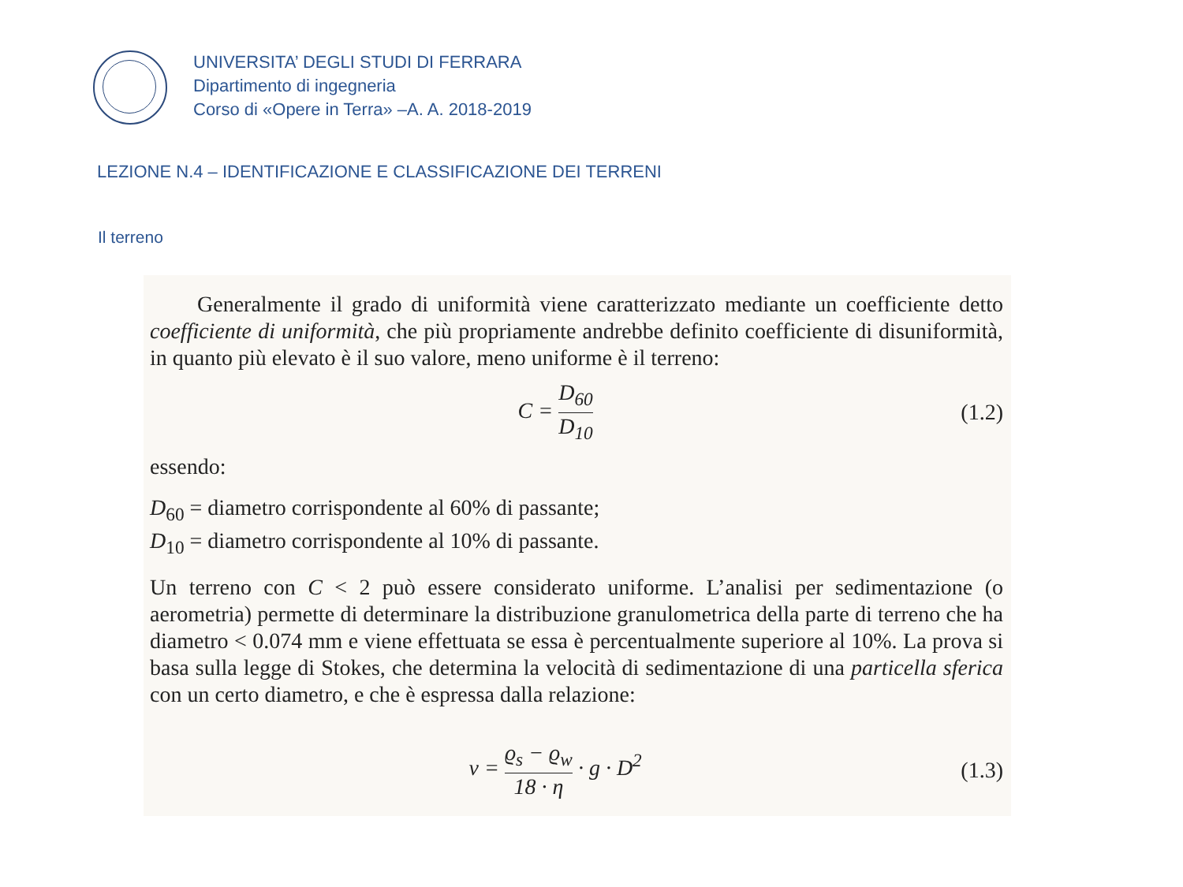UNIVERSITA’ DEGLI STUDI DI FERRARA
Dipartimento di ingegneria
Corso di «Opere in Terra» –A. A. 2018-2019
LEZIONE N.4 – IDENTIFICAZIONE E CLASSIFICAZIONE DEI TERRENI
Il terreno
Generalmente il grado di uniformità viene caratterizzato mediante un coefficiente detto coefficiente di uniformità, che più propriamente andrebbe definito coefficiente di disuniformità, in quanto più elevato è il suo valore, meno uniforme è il terreno:
C = D<sub>60</sub> D<sub>10</sub> (1.2)
essendo:
D<sub>60</sub> = diametro corrispondente al 60% di passante;
D<sub>10</sub> = diametro corrispondente al 10% di passante.
Un terreno con C < 2 può essere considerato uniforme. L’analisi per sedimentazione (o aerometria) permette di determinare la distribuzione granulometrica della parte di terreno che ha diametro < 0.074 mm e viene effettuata se essa è percentualmente superiore al 10%. La prova si basa sulla legge di Stokes, che determina la velocità di sedimentazione di una particella sferica con un certo diametro, e che è espressa dalla relazione:
v = ϱ<sub>s</sub> − ϱ<sub>w</sub> 18 · η · g · D<sup>2</sup> (1.3)